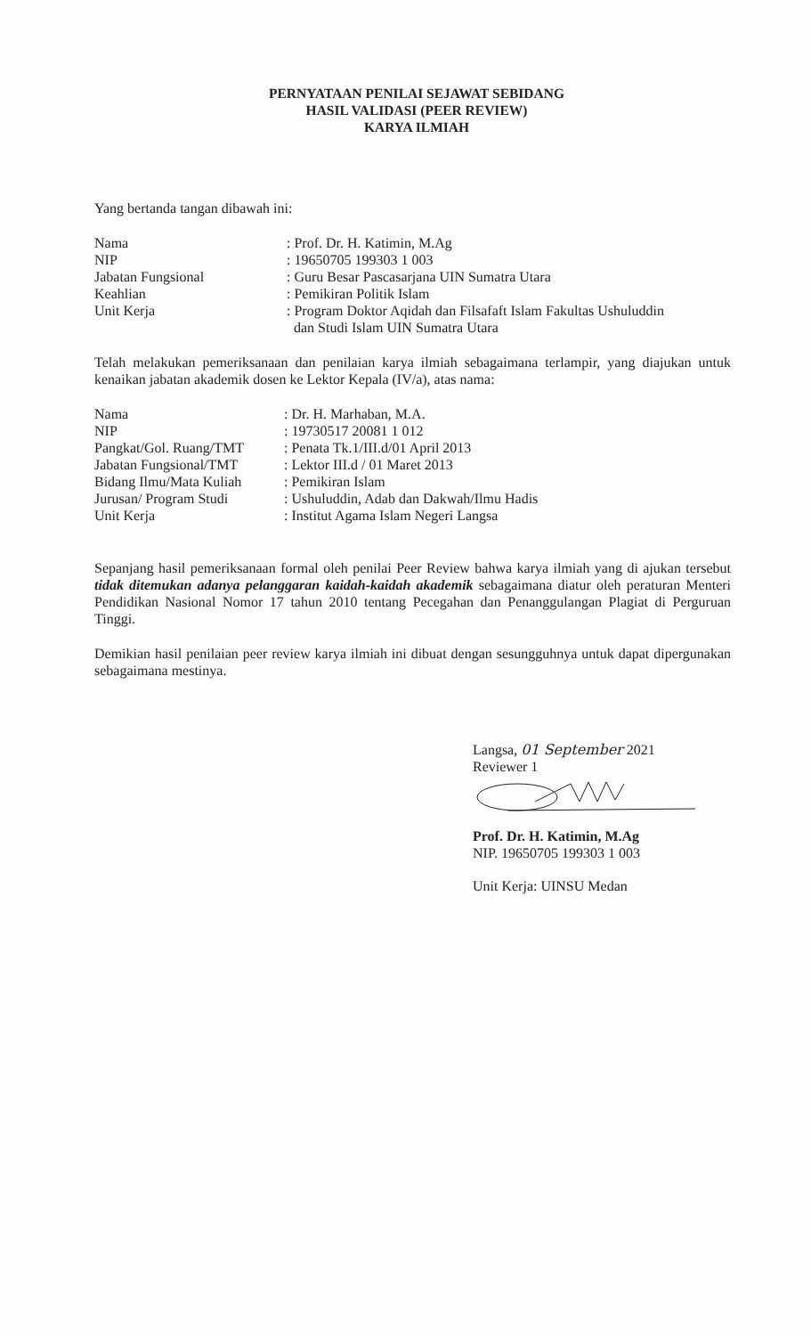PERNYATAAN PENILAI SEJAWAT SEBIDANG
HASIL VALIDASI (PEER REVIEW)
KARYA ILMIAH
Yang bertanda tangan dibawah ini:
| Nama | : Prof. Dr. H. Katimin, M.Ag |
| NIP | : 19650705 199303 1 003 |
| Jabatan Fungsional | : Guru Besar Pascasarjana UIN Sumatra Utara |
| Keahlian | : Pemikiran Politik Islam |
| Unit Kerja | : Program Doktor Aqidah dan Filsafaft Islam Fakultas Ushuluddin dan Studi Islam UIN Sumatra Utara |
Telah melakukan pemeriksanaan dan penilaian karya ilmiah sebagaimana terlampir, yang diajukan untuk kenaikan jabatan akademik dosen ke Lektor Kepala (IV/a), atas nama:
| Nama | : Dr. H. Marhaban, M.A. |
| NIP | : 19730517 20081 1 012 |
| Pangkat/Gol. Ruang/TMT | : Penata Tk.1/III.d/01 April 2013 |
| Jabatan Fungsional/TMT | : Lektor III.d / 01 Maret 2013 |
| Bidang Ilmu/Mata Kuliah | : Pemikiran Islam |
| Jurusan/ Program Studi | : Ushuluddin, Adab dan Dakwah/Ilmu Hadis |
| Unit Kerja | : Institut Agama Islam Negeri Langsa |
Sepanjang hasil pemeriksanaan formal oleh penilai Peer Review bahwa karya ilmiah yang di ajukan tersebut tidak ditemukan adanya pelanggaran kaidah-kaidah akademik sebagaimana diatur oleh peraturan Menteri Pendidikan Nasional Nomor 17 tahun 2010 tentang Pecegahan dan Penanggulangan Plagiat di Perguruan Tinggi.
Demikian hasil penilaian peer review karya ilmiah ini dibuat dengan sesungguhnya untuk dapat dipergunakan sebagaimana mestinya.
Langsa, 01 September 2021
Reviewer 1
Prof. Dr. H. Katimin, M.Ag
NIP. 19650705 199303 1 003
Unit Kerja: UINSU Medan